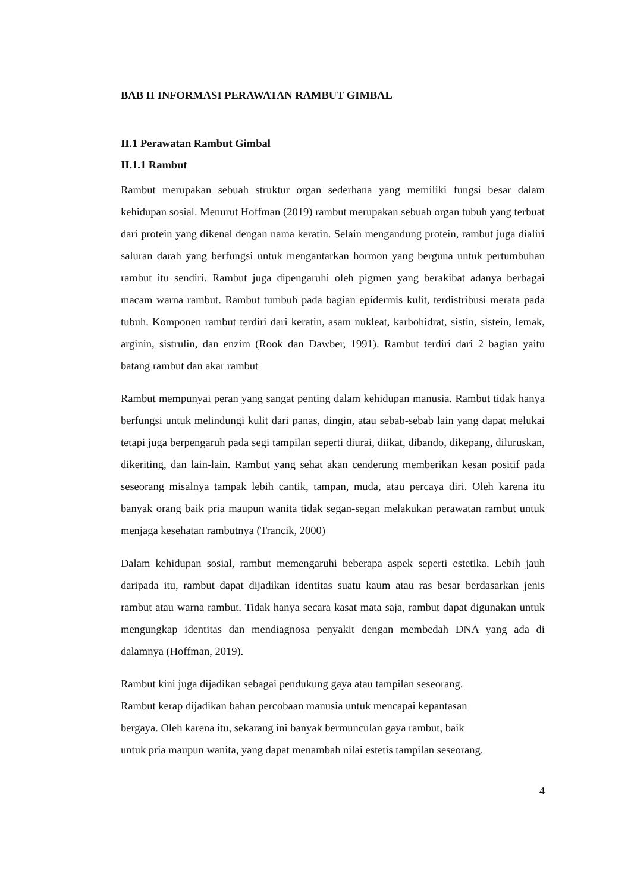BAB II INFORMASI PERAWATAN RAMBUT GIMBAL
II.1 Perawatan Rambut Gimbal
II.1.1 Rambut
Rambut merupakan sebuah struktur organ sederhana yang memiliki fungsi besar dalam kehidupan sosial. Menurut Hoffman (2019) rambut merupakan sebuah organ tubuh yang terbuat dari protein yang dikenal dengan nama keratin. Selain mengandung protein, rambut juga dialiri saluran darah yang berfungsi untuk mengantarkan hormon yang berguna untuk pertumbuhan rambut itu sendiri. Rambut juga dipengaruhi oleh pigmen yang berakibat adanya berbagai macam warna rambut. Rambut tumbuh pada bagian epidermis kulit, terdistribusi merata pada tubuh. Komponen rambut terdiri dari keratin, asam nukleat, karbohidrat, sistin, sistein, lemak, arginin, sistrulin, dan enzim (Rook dan Dawber, 1991). Rambut terdiri dari 2 bagian yaitu batang rambut dan akar rambut
Rambut mempunyai peran yang sangat penting dalam kehidupan manusia. Rambut tidak hanya berfungsi untuk melindungi kulit dari panas, dingin, atau sebab-sebab lain yang dapat melukai tetapi juga berpengaruh pada segi tampilan seperti diurai, diikat, dibando, dikepang, diluruskan, dikeriting, dan lain-lain. Rambut yang sehat akan cenderung memberikan kesan positif pada seseorang misalnya tampak lebih cantik, tampan, muda, atau percaya diri. Oleh karena itu banyak orang baik pria maupun wanita tidak segan-segan melakukan perawatan rambut untuk menjaga kesehatan rambutnya (Trancik, 2000)
Dalam kehidupan sosial, rambut memengaruhi beberapa aspek seperti estetika. Lebih jauh daripada itu, rambut dapat dijadikan identitas suatu kaum atau ras besar berdasarkan jenis rambut atau warna rambut. Tidak hanya secara kasat mata saja, rambut dapat digunakan untuk mengungkap identitas dan mendiagnosa penyakit dengan membedah DNA yang ada di dalamnya (Hoffman, 2019).
Rambut kini juga dijadikan sebagai pendukung gaya atau tampilan seseorang.
Rambut kerap dijadikan bahan percobaan manusia untuk mencapai kepantasan
bergaya. Oleh karena itu, sekarang ini banyak bermunculan gaya rambut, baik
untuk pria maupun wanita, yang dapat menambah nilai estetis tampilan seseorang.
4